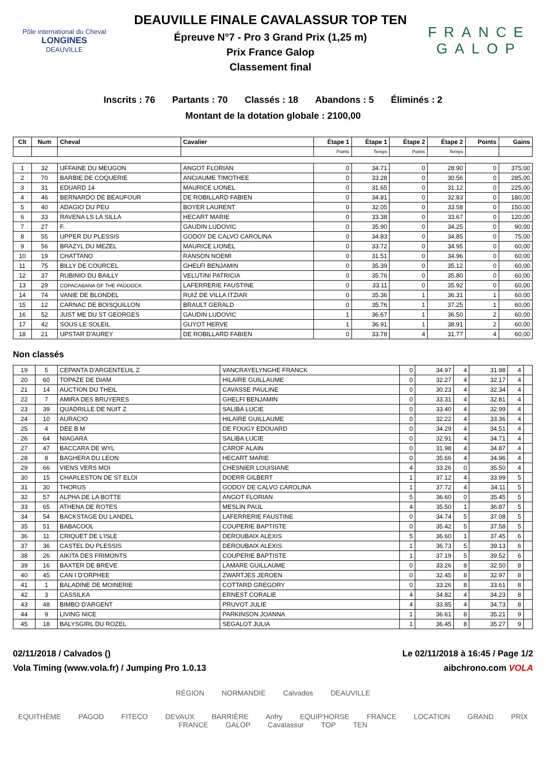Pôle international du Cheval
LONGINES
DEAUVILLE
DEAUVILLE FINALE CAVALASSUR TOP TEN
Épreuve N°7 - Pro 3 Grand Prix (1,25 m)
Prix France Galop
Classement final
FRANCE
GALOP
Inscrits : 76 Partants : 70 Classés : 18 Abandons : 5 Éliminés : 2
Montant de la dotation globale : 2100,00
| Clt | Num | Cheval | Cavalier | Étape 1 | Étape 1 | Étape 2 | Étape 2 | Points | Gains |
| --- | --- | --- | --- | --- | --- | --- | --- | --- | --- |
| | | | | Points | Temps | Points | Temps | | |
| 1 | 32 | UFFAINE DU MEUGON | ANGOT FLORIAN | 0 | 34.71 | 0 | 28.90 | 0 | 375,00 |
| 2 | 70 | BARBIE DE COQUERIE | ANCIAUME TIMOTHEE | 0 | 33.28 | 0 | 30.56 | 0 | 285,00 |
| 3 | 31 | EDUARD 14 | MAURICE LIONEL | 0 | 31.65 | 0 | 31.12 | 0 | 225,00 |
| 4 | 46 | BERNARDO DE BEAUFOUR | DE ROBILLARD FABIEN | 0 | 34.81 | 0 | 32.83 | 0 | 180,00 |
| 5 | 40 | ADAGIO DU PEU | BOYER LAURENT | 0 | 32.05 | 0 | 33.58 | 0 | 150,00 |
| 6 | 33 | RAVENA LS LA SILLA | HECART MARIE | 0 | 33.38 | 0 | 33.67 | 0 | 120,00 |
| 7 | 27 | F. | GAUDIN LUDOVIC | 0 | 35.90 | 0 | 34.25 | 0 | 90,00 |
| 8 | 55 | UPPER DU PLESSIS | GODOY DE CALVO CAROLINA | 0 | 34.83 | 0 | 34.85 | 0 | 75,00 |
| 9 | 56 | BRAZYL DU MEZEL | MAURICE LIONEL | 0 | 33.72 | 0 | 34.95 | 0 | 60,00 |
| 10 | 19 | CHATTANO | RANSON NOEMI | 0 | 31.51 | 0 | 34.96 | 0 | 60,00 |
| 11 | 75 | BILLY DE COURCEL | GHELFI BENJAMIN | 0 | 35.39 | 0 | 35.12 | 0 | 60,00 |
| 12 | 37 | RUBINIO DU BAILLY | VELUTINI PATRICIA | 0 | 35.76 | 0 | 35.80 | 0 | 60,00 |
| 13 | 29 | COPACABANA OF THE PADDOCK | LAFERRERIE FAUSTINE | 0 | 33.11 | 0 | 35.92 | 0 | 60,00 |
| 14 | 74 | VANIE DE BLONDEL | RUIZ DE VILLA ITZIAR | 0 | 35.36 | 1 | 36.31 | 1 | 60,00 |
| 15 | 12 | CARNAC DE BOISQUILLON | BRAULT GERALD | 0 | 35.76 | 1 | 37.25 | 1 | 60,00 |
| 16 | 52 | JUST ME DU ST GEORGES | GAUDIN LUDOVIC | 1 | 36.67 | 1 | 36.50 | 2 | 60,00 |
| 17 | 42 | SOUS LE SOLEIL | GUYOT HERVE | 1 | 36.91 | 1 | 38.91 | 2 | 60,00 |
| 18 | 21 | UPSTAR D'AUREY | DE ROBILLARD FABIEN | 0 | 33.78 | 4 | 31.77 | 4 | 60,00 |
Non classés
| 19 | 5 | CEPANTA D'ARGENTEUIL Z | VANCRAYELYNGHE FRANCK | 0 | 34.97 | 4 | 31.98 | 4 | |
| 20 | 60 | TOPAZE DE DIAM | HILAIRE GUILLAUME | 0 | 32.27 | 4 | 32.17 | 4 | |
| 21 | 14 | AUCTION DU THEIL | CAVASSE PAULINE | 0 | 30.23 | 4 | 32.34 | 4 | |
| 22 | 7 | AMIRA DES BRUYERES | GHELFI BENJAMIN | 0 | 33.31 | 4 | 32.81 | 4 | |
| 23 | 39 | QUADRILLE DE NUIT Z | SALIBA LUCIE | 0 | 33.40 | 4 | 32.99 | 4 | |
| 24 | 10 | AURACIO | HILAIRE GUILLAUME | 0 | 32.22 | 4 | 33.36 | 4 | |
| 25 | 4 | DEE B M | DE FOUGY EDOUARD | 0 | 34.29 | 4 | 34.51 | 4 | |
| 26 | 64 | NIAGARA | SALIBA LUCIE | 0 | 32.91 | 4 | 34.71 | 4 | |
| 27 | 47 | BACCARA DE WYL | CAROF ALAIN | 0 | 31.98 | 4 | 34.87 | 4 | |
| 28 | 8 | BAGHERA DU LEON | HECART MARIE | 0 | 35.66 | 4 | 34.96 | 4 | |
| 29 | 66 | VIENS VERS MOI | CHESNIER LOUISIANE | 4 | 33.26 | 0 | 35.50 | 4 | |
| 30 | 15 | CHARLESTON DE ST ELOI | DOERR GILBERT | 1 | 37.12 | 4 | 33.99 | 5 | |
| 31 | 30 | THORUS | GODOY DE CALVO CAROLINA | 1 | 37.72 | 4 | 34.11 | 5 | |
| 32 | 57 | ALPHA DE LA BOTTE | ANGOT FLORIAN | 5 | 36.60 | 0 | 35.45 | 5 | |
| 33 | 65 | ATHENA DE ROTES | MESLIN PAUL | 4 | 35.50 | 1 | 36.87 | 5 | |
| 34 | 54 | BACKSTAGE DU LANDEL | LAFERRERIE FAUSTINE | 0 | 34.74 | 5 | 37.08 | 5 | |
| 35 | 51 | BABACOOL | COUPERIE BAPTISTE | 0 | 35.42 | 5 | 37.58 | 5 | |
| 36 | 11 | CRIQUET DE L'ISLE | DEROUBAIX ALEXIS | 5 | 36.60 | 1 | 37.45 | 6 | |
| 37 | 36 | CASTEL DU PLESSIS | DEROUBAIX ALEXIS | 1 | 36.73 | 5 | 39.13 | 6 | |
| 38 | 26 | AIKITA DES FRIMONTS | COUPERIE BAPTISTE | 1 | 37.19 | 5 | 39.52 | 6 | |
| 39 | 16 | BAXTER DE BREVE | LAMARE GUILLAUME | 0 | 33.26 | 8 | 32.50 | 8 | |
| 40 | 45 | CAN I D'ORPHEE | ZWARTJES JEROEN | 0 | 32.45 | 8 | 32.97 | 8 | |
| 41 | 1 | BALADINE DE MOINERIE | COTTARD GREGORY | 0 | 33.26 | 8 | 33.61 | 8 | |
| 42 | 3 | CASSILKA | ERNEST CORALIE | 4 | 34.82 | 4 | 34.23 | 8 | |
| 43 | 48 | BIMBO D'ARGENT | PRUVOT JULIE | 4 | 33.85 | 4 | 34.73 | 8 | |
| 44 | 9 | LIVING NICE | PARKINSON JOANNA | 1 | 36.61 | 8 | 35.21 | 9 | |
| 45 | 18 | BALYSGIRL DU ROZEL | SEGALOT JULIA | 1 | 36.45 | 8 | 35.27 | 9 | |
02/11/2018 / Calvados () Le 02/11/2018 à 16:45 / Page 1/2
Vola Timing (www.vola.fr) / Jumping Pro 1.0.13 aibchrono.com VOLA
RÉGION NORMANDIE Calvados DEAUVILLE
EQUITHÈME PAGOD FITECO DEVAUX BARRIÈRE Anfry EQUIP'HORSE FRANCE LOCATION GRAND PRIX FRANCE GALOP Cavalassur TOP TEN